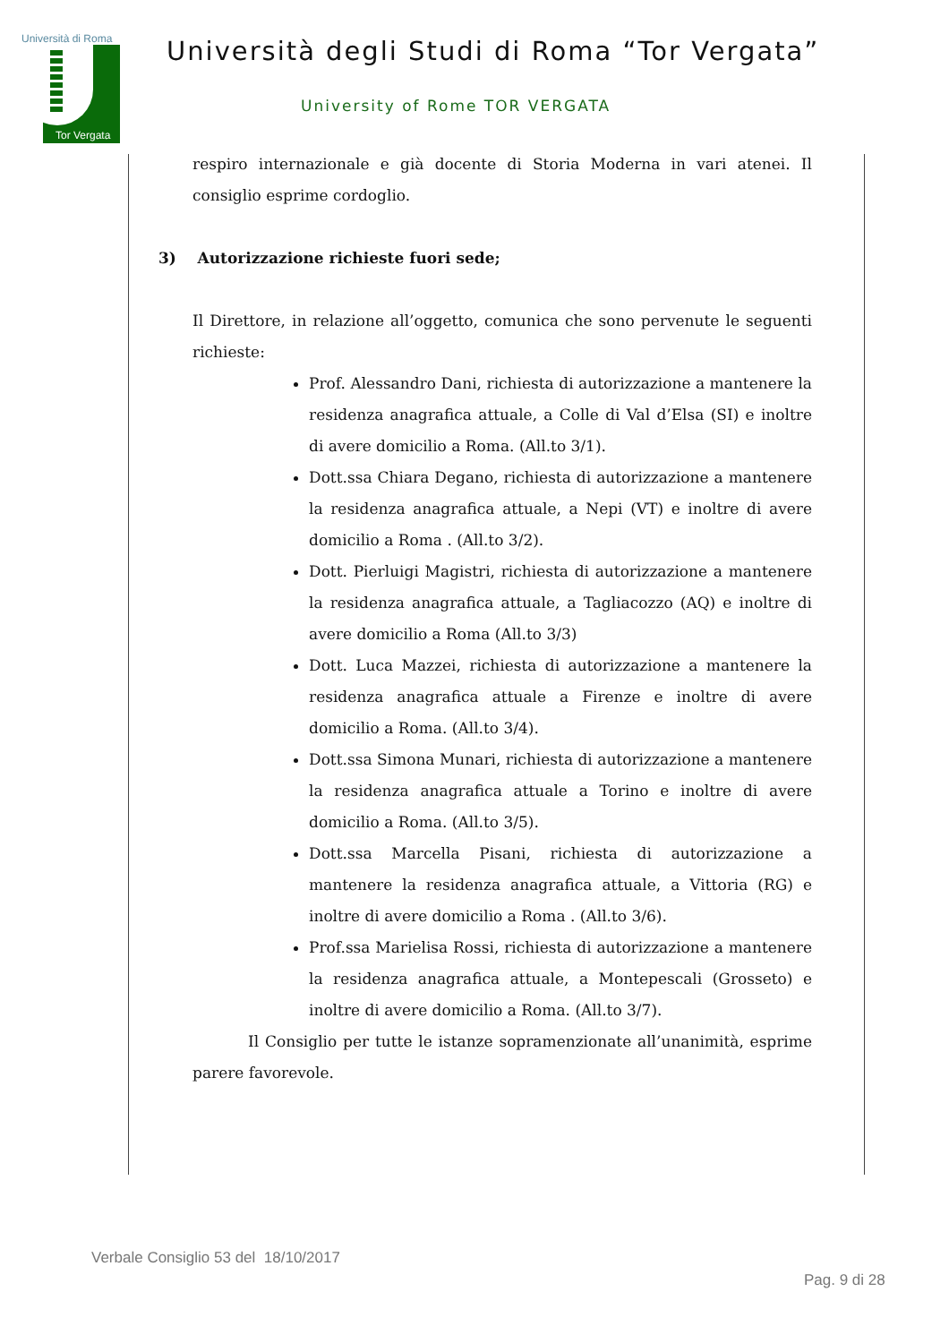Università di Roma
Tor Vergata
Università degli Studi di Roma “Tor Vergata”
University of Rome TOR VERGATA
respiro internazionale e già docente di Storia Moderna in vari atenei. Il consiglio esprime cordoglio.
3) Autorizzazione richieste fuori sede;
Il Direttore, in relazione all’oggetto, comunica che sono pervenute le seguenti richieste:
Prof. Alessandro Dani, richiesta di autorizzazione a mantenere la residenza anagrafica attuale, a Colle di Val d’Elsa (SI) e inoltre di avere domicilio a Roma. (All.to 3/1).
Dott.ssa Chiara Degano, richiesta di autorizzazione a mantenere la residenza anagrafica attuale, a Nepi (VT) e inoltre di avere domicilio a Roma . (All.to 3/2).
Dott. Pierluigi Magistri, richiesta di autorizzazione a mantenere la residenza anagrafica attuale, a Tagliacozzo (AQ) e inoltre di avere domicilio a Roma (All.to 3/3)
Dott. Luca Mazzei, richiesta di autorizzazione a mantenere la residenza anagrafica attuale a Firenze e inoltre di avere domicilio a Roma. (All.to 3/4).
Dott.ssa Simona Munari, richiesta di autorizzazione a mantenere la residenza anagrafica attuale a Torino e inoltre di avere domicilio a Roma. (All.to 3/5).
Dott.ssa Marcella Pisani, richiesta di autorizzazione a mantenere la residenza anagrafica attuale, a Vittoria (RG) e inoltre di avere domicilio a Roma . (All.to 3/6).
Prof.ssa Marielisa Rossi, richiesta di autorizzazione a mantenere la residenza anagrafica attuale, a Montepescali (Grosseto) e inoltre di avere domicilio a Roma. (All.to 3/7).
Il Consiglio per tutte le istanze sopramenzionate all’unanimità, esprime parere favorevole.
Verbale Consiglio 53 del 18/10/2017
Pag. 9 di 28